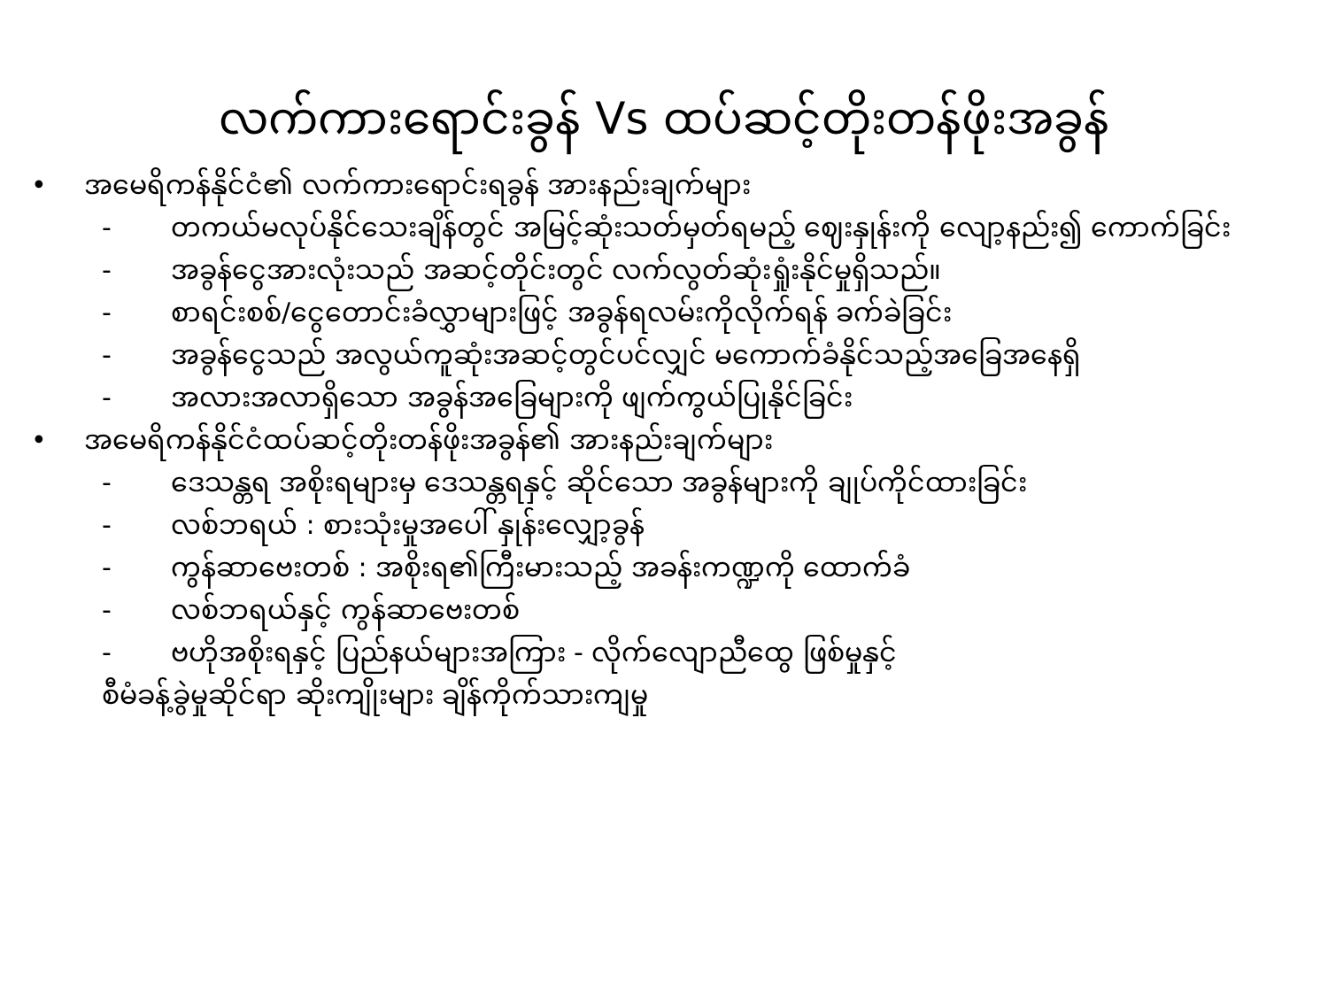လက်ကားရောင်းခွန် Vs ထပ်ဆင့်တိုးတန်ဖိုးအခွန်
• အမေရိကန်နိုင်ငံ၏ လက်ကားရောင်းရခွန် အားနည်းချက်များ
- တကယ်မလုပ်နိုင်သေးချိန်တွင် အမြင့်ဆုံးသတ်မှတ်ရမည့် ဈေးနှုန်းကို လျော့နည်း၍ ကောက်ခြင်း
- အခွန်ငွေအားလုံးသည် အဆင့်တိုင်းတွင် လက်လွတ်ဆုံးရှုံးနိုင်မှုရှိသည်။
- စာရင်းစစ်/ငွေတောင်းခံလွှာများဖြင့် အခွန်ရလမ်းကိုလိုက်ရန် ခက်ခဲခြင်း
- အခွန်ငွေသည် အလွယ်ကူဆုံးအဆင့်တွင်ပင်လျှင် မကောက်ခံနိုင်သည့်အခြေအနေရှိ
- အလားအလာရှိသော အခွန်အခြေများကို ဖျက်ကွယ်ပြုနိုင်ခြင်း
• အမေရိကန်နိုင်ငံထပ်ဆင့်တိုးတန်ဖိုးအခွန်၏ အားနည်းချက်များ
- ဒေသန္တရ အစိုးရများမှ ဒေသန္တရနှင့် ဆိုင်သော အခွန်များကို ချုပ်ကိုင်ထားခြင်း
- လစ်ဘရယ် : စားသုံးမှုအပေါ် နှုန်းလျှော့ခွန်
- ကွန်ဆာဗေးတစ် : အစိုးရ၏ကြီးမားသည့် အခန်းကဏ္ဍကို ထောက်ခံ
- လစ်ဘရယ်နှင့် ကွန်ဆာဗေးတစ်
- ဗဟိုအစိုးရနှင့် ပြည်နယ်များအကြား - လိုက်လျောညီထွေ ဖြစ်မှုနှင့်
စီမံခန့်ခွဲမှုဆိုင်ရာ ဆိုးကျိုးများ ချိန်ကိုက်သားကျမှု